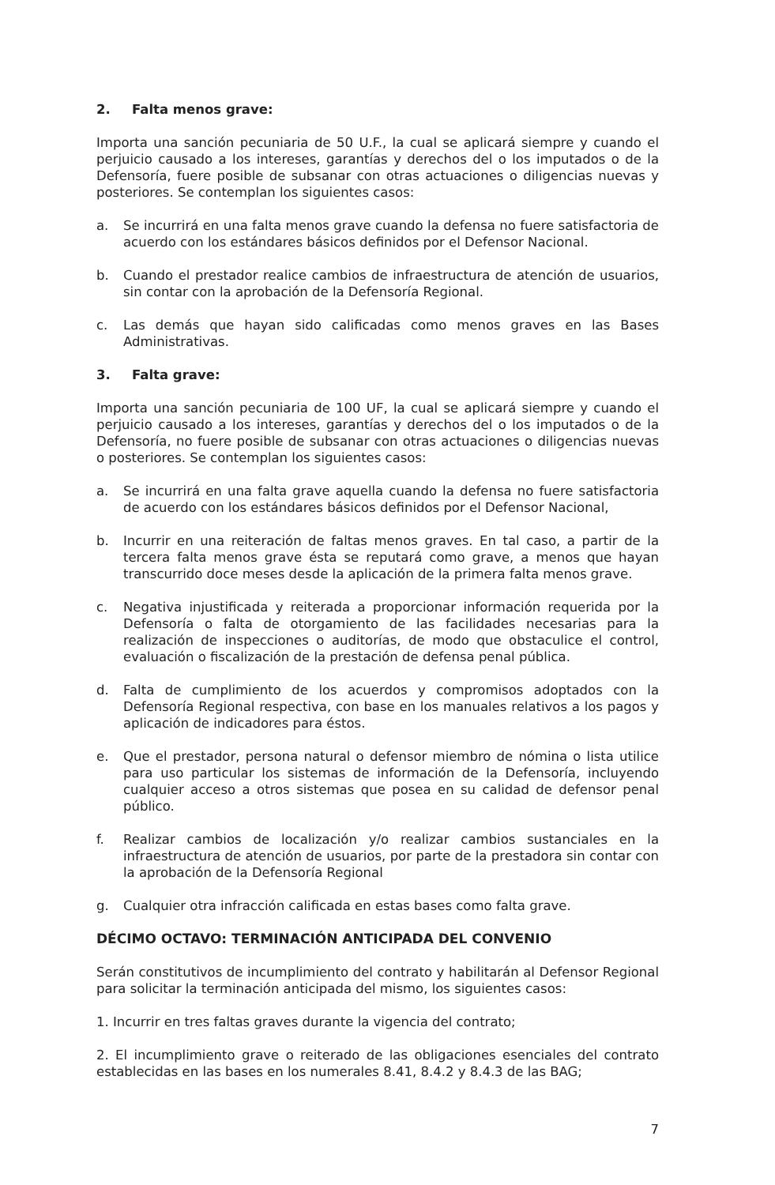2. Falta menos grave:
Importa una sanción pecuniaria de 50 U.F., la cual se aplicará siempre y cuando el perjuicio causado a los intereses, garantías y derechos del o los imputados o de la Defensoría, fuere posible de subsanar con otras actuaciones o diligencias nuevas y posteriores. Se contemplan los siguientes casos:
a. Se incurrirá en una falta menos grave cuando la defensa no fuere satisfactoria de acuerdo con los estándares básicos definidos por el Defensor Nacional.
b. Cuando el prestador realice cambios de infraestructura de atención de usuarios, sin contar con la aprobación de la Defensoría Regional.
c. Las demás que hayan sido calificadas como menos graves en las Bases Administrativas.
3. Falta grave:
Importa una sanción pecuniaria de 100 UF, la cual se aplicará siempre y cuando el perjuicio causado a los intereses, garantías y derechos del o los imputados o de la Defensoría, no fuere posible de subsanar con otras actuaciones o diligencias nuevas o posteriores. Se contemplan los siguientes casos:
a. Se incurrirá en una falta grave aquella cuando la defensa no fuere satisfactoria de acuerdo con los estándares básicos definidos por el Defensor Nacional,
b. Incurrir en una reiteración de faltas menos graves. En tal caso, a partir de la tercera falta menos grave ésta se reputará como grave, a menos que hayan transcurrido doce meses desde la aplicación de la primera falta menos grave.
c. Negativa injustificada y reiterada a proporcionar información requerida por la Defensoría o falta de otorgamiento de las facilidades necesarias para la realización de inspecciones o auditorías, de modo que obstaculice el control, evaluación o fiscalización de la prestación de defensa penal pública.
d. Falta de cumplimiento de los acuerdos y compromisos adoptados con la Defensoría Regional respectiva, con base en los manuales relativos a los pagos y aplicación de indicadores para éstos.
e. Que el prestador, persona natural o defensor miembro de nómina o lista utilice para uso particular los sistemas de información de la Defensoría, incluyendo cualquier acceso a otros sistemas que posea en su calidad de defensor penal público.
f. Realizar cambios de localización y/o realizar cambios sustanciales en la infraestructura de atención de usuarios, por parte de la prestadora sin contar con la aprobación de la Defensoría Regional
g. Cualquier otra infracción calificada en estas bases como falta grave.
DÉCIMO OCTAVO: TERMINACIÓN ANTICIPADA DEL CONVENIO
Serán constitutivos de incumplimiento del contrato y habilitarán al Defensor Regional para solicitar la terminación anticipada del mismo, los siguientes casos:
1. Incurrir en tres faltas graves durante la vigencia del contrato;
2. El incumplimiento grave o reiterado de las obligaciones esenciales del contrato establecidas en las bases en los numerales 8.41, 8.4.2 y 8.4.3 de las BAG;
7